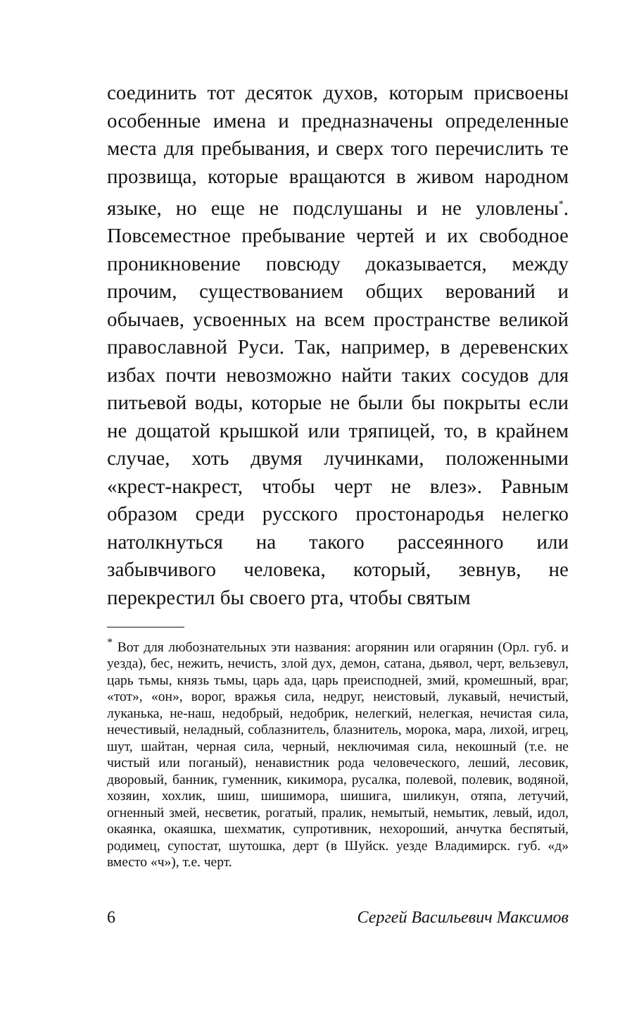соединить тот десяток духов, которым присвоены особенные имена и предназначены определенные места для пребывания, и сверх того перечислить те прозвища, которые вращаются в живом народном языке, но еще не подслушаны и не уловлены<sup>*</sup>. Повсеместное пребывание чертей и их свободное проникновение повсюду доказывается, между прочим, существованием общих верований и обычаев, усвоенных на всем пространстве великой православной Руси. Так, например, в деревенских избах почти невозможно найти таких сосудов для питьевой воды, которые не были бы покрыты если не дощатой крышкой или тряпицей, то, в крайнем случае, хоть двумя лучинками, положенными «крест-накрест, чтобы черт не влез». Равным образом среди русского простонародья нелегко натолкнуться на такого рассеянного или забывчивого человека, который, зевнув, не перекрестил бы своего рта, чтобы святым
<sup>*</sup> Вот для любознательных эти названия: агорянин или огарянин (Орл. губ. и уезда), бес, нежить, нечисть, злой дух, демон, сатана, дьявол, черт, вельзевул, царь тьмы, князь тьмы, царь ада, царь преисподней, змий, кромешный, враг, «тот», «он», ворог, вражья сила, недруг, неистовый, лукавый, нечистый, луканька, не-наш, недобрый, недобрик, нелегкий, нелегкая, нечистая сила, нечестивый, неладный, соблазнитель, блазнитель, морока, мара, лихой, игрец, шут, шайтан, черная сила, черный, неключимая сила, некошный (т.е. не чистый или поганый), ненавистник рода человеческого, леший, лесовик, дворовый, банник, гуменник, кикимора, русалка, полевой, полевик, водяной, хозяин, хохлик, шиш, шишимора, шишига, шиликун, отяпа, летучий, огненный змей, несветик, рогатый, пралик, немытый, немытик, левый, идол, окаянка, окаяшка, шехматик, супротивник, нехороший, анчутка беспятый, родимец, супостат, шутошка, дерт (в Шуйск. уезде Владимирск. губ. «д» вместо «ч»), т.е. черт.
6 Сергей Васильевич Максимов